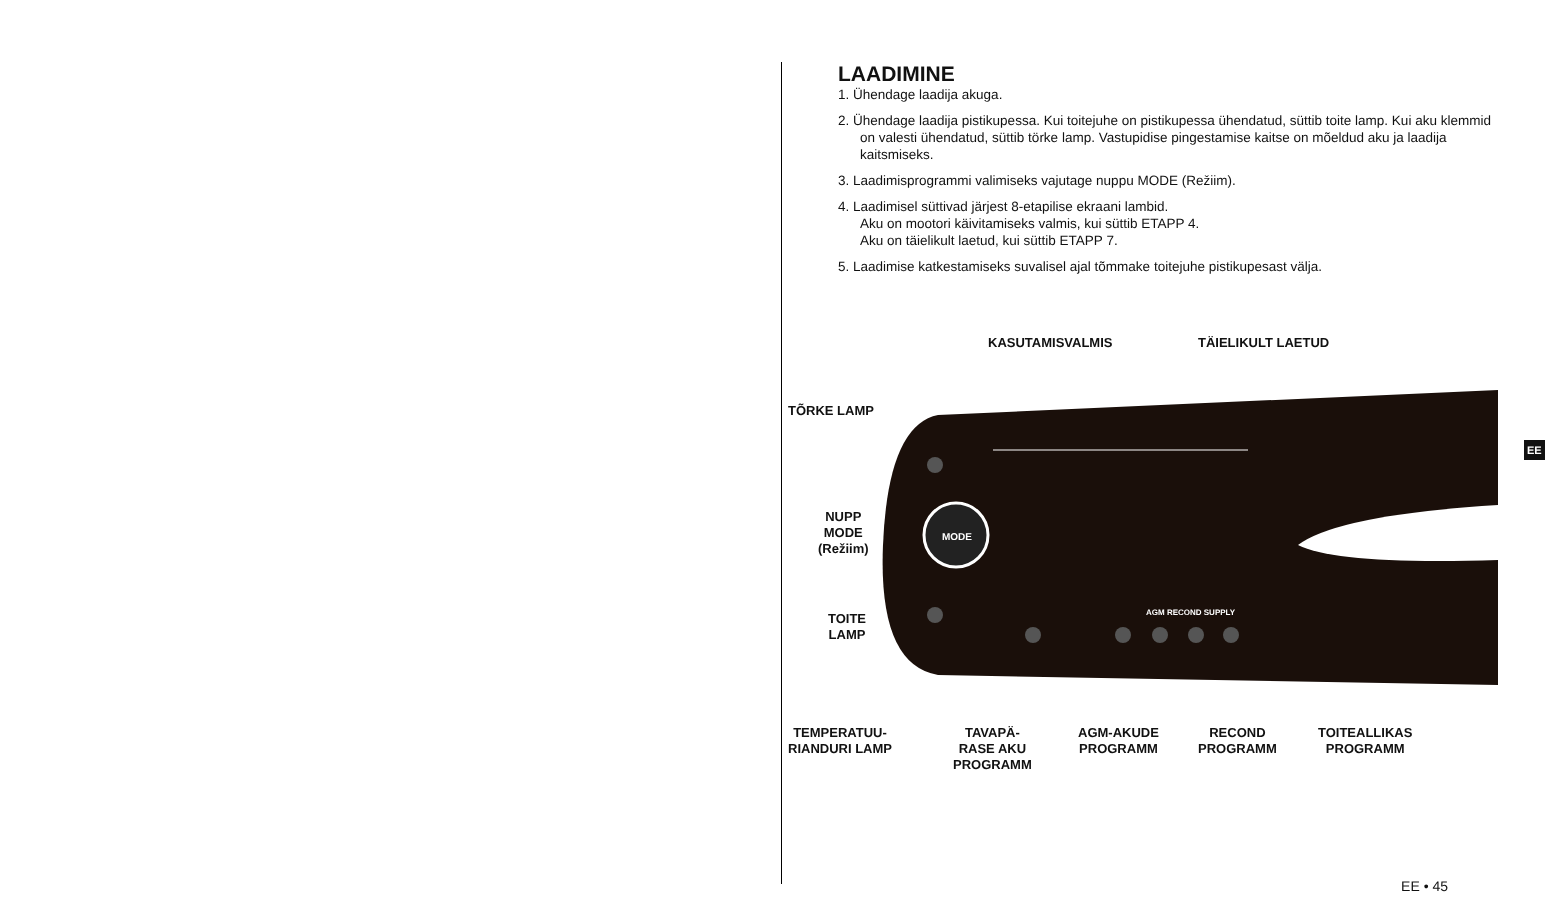LAADIMINE
1. Ühendage laadija akuga.
2. Ühendage laadija pistikupessa. Kui toitejuhe on pistikupessa ühendatud, süttib toite lamp. Kui aku klemmid on valesti ühendatud, süttib törke lamp. Vastupidise pingestamise kaitse on mõeldud aku ja laadija kaitsmiseks.
3. Laadimisprogrammi valimiseks vajutage nuppu MODE (Režiim).
4. Laadimisel süttivad järjest 8-etapilise ekraani lambid.
Aku on mootori käivitamiseks valmis, kui süttib ETAPP 4.
Aku on täielikult laetud, kui süttib ETAPP 7.
5. Laadimise katkestamiseks suvalisel ajal tõmmake toitejuhe pistikupesast välja.
MODE
AGM RECOND SUPPLY
KASUTAMISVALMIS TÄIELIKULT LAETUD
TÕRKE LAMP
NUPP
MODE
(Režiim)
TOITE
LAMP
TEMPERATUU-
RIANDURI LAMP
TAVAPÄ-
RASE AKU
PROGRAMM
AGM-AKUDE
PROGRAMM
RECOND
PROGRAMM
TOITEALLIKAS
PROGRAMM
EE
EE • 45